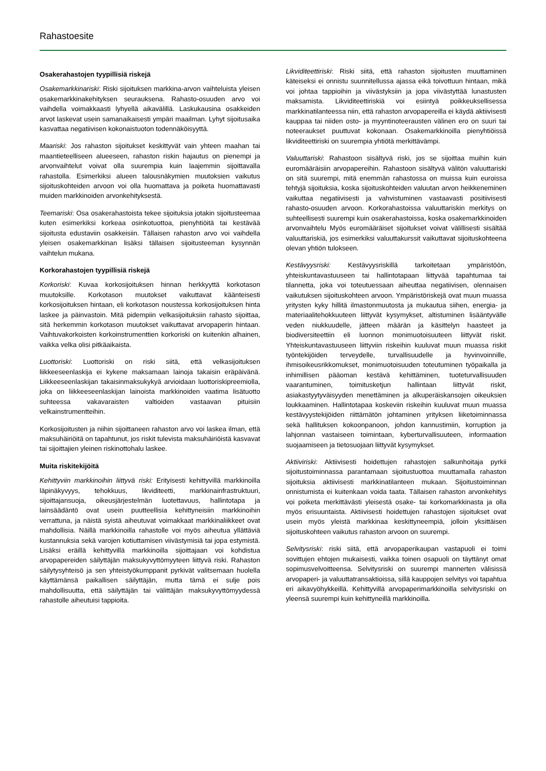Rahastoesite
Osakerahastojen tyypillisiä riskejä
Osakemarkkinariski: Riski sijoituksen markkina-arvon vaihteluista yleisen osakemarkkinakehityksen seurauksena. Rahasto-osuuden arvo voi vaihdella voimakkaasti lyhyellä aikavälillä. Laskukausina osakkeiden arvot laskevat usein samanaikaisesti ympäri maailman. Lyhyt sijoitusaika kasvattaa negatiivisen kokonaistuoton todennäköisyyttä.
Maariski: Jos rahaston sijoitukset keskittyvät vain yhteen maahan tai maantieteelliseen alueeseen, rahaston riskin hajautus on pienempi ja arvonvaihtelut voivat olla suurempia kuin laajemmin sijoittavalla rahastolla. Esimerkiksi alueen talousnäkymien muutoksien vaikutus sijoituskohteiden arvoon voi olla huomattava ja poiketa huomattavasti muiden markkinoiden arvonkehityksestä.
Teemariski: Osa osakerahastoista tekee sijoituksia jotakin sijoitusteemaa kuten esimerkiksi korkeaa osinkotuottoa, pienyhtiöitä tai kestävää sijoitusta edustaviin osakkeisiin. Tällaisen rahaston arvo voi vaihdella yleisen osakemarkkinan lisäksi tällaisen sijoitusteeman kysynnän vaihtelun mukana.
Korkorahastojen tyypillisiä riskejä
Korkoriski: Kuvaa korkosijoituksen hinnan herkkyyttä korkotason muutoksille. Korkotason muutokset vaikuttavat käänteisesti korkosijoituksen hintaan, eli korkotason noustessa korkosijoituksen hinta laskee ja päinvastoin. Mitä pidempiin velkasijoituksiin rahasto sijoittaa, sitä herkemmin korkotason muutokset vaikuttavat arvopaperin hintaan. Vaihtuvakorkoisten korkoinstrumenttien korkoriski on kuitenkin alhainen, vaikka velka olisi pitkäaikaista.
Luottoriski: Luottoriski on riski siitä, että velkasijoituksen liikkeeseenlaskija ei kykene maksamaan lainoja takaisin eräpäivänä. Liikkeeseenlaskijan takaisinmaksukykyä arvioidaan luottoriskipreemiolla, joka on liikkeeseenlaskijan lainoista markkinoiden vaatima lisätuotto suhteessa vakavaraisten valtioiden vastaavan pituisiin velkainstrumentteihin.
Korkosijoitusten ja niihin sijoittaneen rahaston arvo voi laskea ilman, että maksuhäiriöitä on tapahtunut, jos riskit tulevista maksuhäiriöistä kasvavat tai sijoittajien yleinen riskinottohalu laskee.
Muita riskitekijöitä
Kehittyviin markkinoihin liittyvä riski: Erityisesti kehittyvillä markkinoilla läpinäkyvyys, tehokkuus, likviditeetti, markkinainfrastruktuuri, sijoittajansuoja, oikeusjärjestelmän luotettavuus, hallintotapa ja lainsäädäntö ovat usein puutteellisia kehittyneisiin markkinoihin verrattuna, ja näistä syistä aiheutuvat voimakkaat markkinaliikkeet ovat mahdollisia. Näillä markkinoilla rahastolle voi myös aiheutua yllättäviä kustannuksia sekä varojen kotiuttamisen viivästymisiä tai jopa estymistä. Lisäksi eräillä kehittyvillä markkinoilla sijoittajaan voi kohdistua arvopapereiden säilyttäjän maksukyvyttömyyteen liittyvä riski. Rahaston säilytysyhteisö ja sen yhteistyökumppanit pyrkivät valitsemaan huolella käyttämänsä paikallisen säilyttäjän, mutta tämä ei sulje pois mahdollisuutta, että säilyttäjän tai välittäjän maksukyvyttömyydessä rahastolle aiheutuisi tappioita.
Likviditeettiriski: Riski siitä, että rahaston sijoitusten muuttaminen käteiseksi ei onnistu suunnitellussa ajassa eikä toivottuun hintaan, mikä voi johtaa tappioihin ja viivästyksiin ja jopa viivästyttää lunastusten maksamista. Likviditeettiriskiä voi esiintyä poikkeuksellisessa markkinatilanteessa niin, että rahaston arvopapereilla ei käydä aktiivisesti kauppaa tai niiden osto- ja myyntinoteerausten välinen ero on suuri tai noteeraukset puuttuvat kokonaan. Osakemarkkinoilla pienyhtiöissä likviditeettiriski on suurempia yhtiötä merkittävämpi.
Valuuttariski: Rahastoon sisältyvä riski, jos se sijoittaa muihin kuin euromääräisiin arvopapereihin. Rahastoon sisältyvä välitön valuuttariski on sitä suurempi, mitä enemmän rahastossa on muissa kuin euroissa tehtyjä sijoituksia, koska sijoituskohteiden valuutan arvon heikkeneminen vaikuttaa negatiivisesti ja vahvistuminen vastaavasti positiivisesti rahasto-osuuden arvoon. Korkorahastoissa valuuttariskin merkitys on suhteellisesti suurempi kuin osakerahastoissa, koska osakemarkkinoiden arvonvaihtelu Myös euromääräiset sijoitukset voivat välillisesti sisältää valuuttariskiä, jos esimerkiksi valuuttakurssit vaikuttavat sijoituskohteena olevan yhtiön tulokseen.
Kestävyysriski: Kestävyysriskillä tarkoitetaan ympäristöön, yhteiskuntavastuuseen tai hallintotapaan liittyvää tapahtumaa tai tilannetta, joka voi toteutuessaan aiheuttaa negatiivisen, olennaisen vaikutuksen sijoituskohteen arvoon. Ympäristöriskejä ovat muun muassa yritysten kyky hillitä ilmastonmuutosta ja mukautua siihen, energia- ja materiaalitehokkuuteen liittyvät kysymykset, altistuminen lisääntyvälle veden niukkuudelle, jätteen määrän ja käsittelyn haasteet ja biodiversiteettiin eli luonnon monimuotoisuuteen liittyvät riskit. Yhteiskuntavastuuseen liittyviin riskeihin kuuluvat muun muassa riskit työntekijöiden terveydelle, turvallisuudelle ja hyvinvoinnille, ihmisoikeusrikkomukset, monimuotoisuuden toteutuminen työpaikalla ja inhimillisen pääoman kestävä kehittäminen, tuoteturvallisuuden vaarantuminen, toimitusketjun hallintaan liittyvät riskit, asiakastyytyväisyyden menettäminen ja alkuperäiskansojen oikeuksien loukkaaminen. Hallintotapaa koskeviin riskeihin kuuluvat muun muassa kestävyystekijöiden riittämätön johtaminen yrityksen liiketoiminnassa sekä hallituksen kokoonpanoon, johdon kannustimiin, korruption ja lahjonnan vastaiseen toimintaan, kyberturvallisuuteen, informaation suojaamiseen ja tietosuojaan liittyvät kysymykset.
Aktiiviriski: Aktiivisesti hoidettujen rahastojen salkunhoitaja pyrkii sijoitustoiminnassa parantamaan sijoitustuottoa muuttamalla rahaston sijoituksia aktiivisesti markkinatilanteen mukaan. Sijoitustoiminnan onnistumista ei kuitenkaan voida taata. Tällaisen rahaston arvonkehitys voi poiketa merkittävästi yleisestä osake- tai korkomarkkinasta ja olla myös erisuuntaista. Aktiivisesti hoidettujen rahastojen sijoitukset ovat usein myös yleistä markkinaa keskittyneempiä, jolloin yksittäisen sijoituskohteen vaikutus rahaston arvoon on suurempi.
Selvitysriski: riski siitä, että arvopaperikaupan vastapuoli ei toimi sovittujen ehtojen mukaisesti, vaikka toinen osapuoli on täyttänyt omat sopimusvelvoitteensa. Selvitysriski on suurempi mannerten välisissä arvopaperi- ja valuuttatransaktioissa, sillä kauppojen selvitys voi tapahtua eri aikavyöhykkeillä. Kehittyvillä arvopaperimarkkinoilla selvitysriski on yleensä suurempi kuin kehittyneillä markkinoilla.